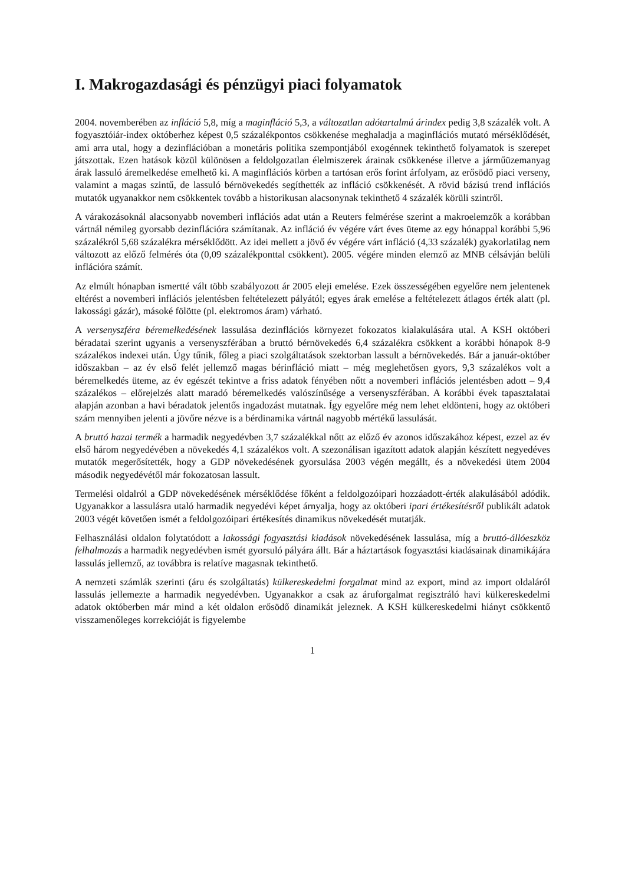I. Makrogazdasági és pénzügyi piaci folyamatok
2004. novemberében az infláció 5,8, míg a maginfláció 5,3, a változatlan adótartalmú árindex pedig 3,8 százalék volt. A fogyasztóiár-index októberhez képest 0,5 százalékpontos csökkenése meghaladja a maginflációs mutató mérséklődését, ami arra utal, hogy a dezinflációban a monetáris politika szempontjából exogénnek tekinthető folyamatok is szerepet játszottak. Ezen hatások közül különösen a feldolgozatlan élelmiszerek árainak csökkenése illetve a járműüzemanyag árak lassuló áremelkedése emelhető ki. A maginflációs körben a tartósan erős forint árfolyam, az erősödő piaci verseny, valamint a magas szintű, de lassuló bérnövekedés segíthették az infláció csökkenését. A rövid bázisú trend inflációs mutatók ugyanakkor nem csökkentek tovább a historikusan alacsonynak tekinthető 4 százalék körüli szintről.
A várakozásoknál alacsonyabb novemberi inflációs adat után a Reuters felmérése szerint a makroelemzők a korábban vártnál némileg gyorsabb dezinflációra számítanak. Az infláció év végére várt éves üteme az egy hónappal korábbi 5,96 százalékról 5,68 százalékra mérséklődött. Az idei mellett a jövő év végére várt infláció (4,33 százalék) gyakorlatilag nem változott az előző felmérés óta (0,09 százalékponttal csökkent). 2005. végére minden elemző az MNB célsávján belüli inflációra számít.
Az elmúlt hónapban ismertté vált több szabályozott ár 2005 eleji emelése. Ezek összességében egyelőre nem jelentenek eltérést a novemberi inflációs jelentésben feltételezett pályától; egyes árak emelése a feltételezett átlagos érték alatt (pl. lakossági gázár), másoké fölötte (pl. elektromos áram) várható.
A versenyszféra béremelkedésének lassulása dezinflációs környezet fokozatos kialakulására utal. A KSH októberi béradatai szerint ugyanis a versenyszférában a bruttó bérnövekedés 6,4 százalékra csökkent a korábbi hónapok 8-9 százalékos indexei után. Úgy tűnik, főleg a piaci szolgáltatások szektorban lassult a bérnövekedés. Bár a január-október időszakban – az év első felét jellemző magas bérinfláció miatt – még meglehetősen gyors, 9,3 százalékos volt a béremelkedés üteme, az év egészét tekintve a friss adatok fényében nőtt a novemberi inflációs jelentésben adott – 9,4 százalékos – előrejelzés alatt maradó béremelkedés valószínűsége a versenyszférában. A korábbi évek tapasztalatai alapján azonban a havi béradatok jelentős ingadozást mutatnak. Így egyelőre még nem lehet eldönteni, hogy az októberi szám mennyiben jelenti a jövőre nézve is a bérdinamika vártnál nagyobb mértékű lassulását.
A bruttó hazai termék a harmadik negyedévben 3,7 százalékkal nőtt az előző év azonos időszakához képest, ezzel az év első három negyedévében a növekedés 4,1 százalékos volt. A szezonálisan igazított adatok alapján készített negyedéves mutatók megerősítették, hogy a GDP növekedésének gyorsulása 2003 végén megállt, és a növekedési ütem 2004 második negyedévétől már fokozatosan lassult.
Termelési oldalról a GDP növekedésének mérséklődése főként a feldolgozóipari hozzáadott-érték alakulásából adódik. Ugyanakkor a lassulásra utaló harmadik negyedévi képet árnyalja, hogy az októberi ipari értékesítésről publikált adatok 2003 végét követően ismét a feldolgozóipari értékesítés dinamikus növekedését mutatják.
Felhasználási oldalon folytatódott a lakossági fogyasztási kiadások növekedésének lassulása, míg a bruttó-állóeszköz felhalmozás a harmadik negyedévben ismét gyorsuló pályára állt. Bár a háztartások fogyasztási kiadásainak dinamikájára lassulás jellemző, az továbbra is relatíve magasnak tekinthető.
A nemzeti számlák szerinti (áru és szolgáltatás) külkereskedelmi forgalmat mind az export, mind az import oldaláról lassulás jellemezte a harmadik negyedévben. Ugyanakkor a csak az áruforgalmat regisztráló havi külkereskedelmi adatok októberben már mind a két oldalon erősödő dinamikát jeleznek. A KSH külkereskedelmi hiányt csökkentő visszamenőleges korrekcióját is figyelembe
1